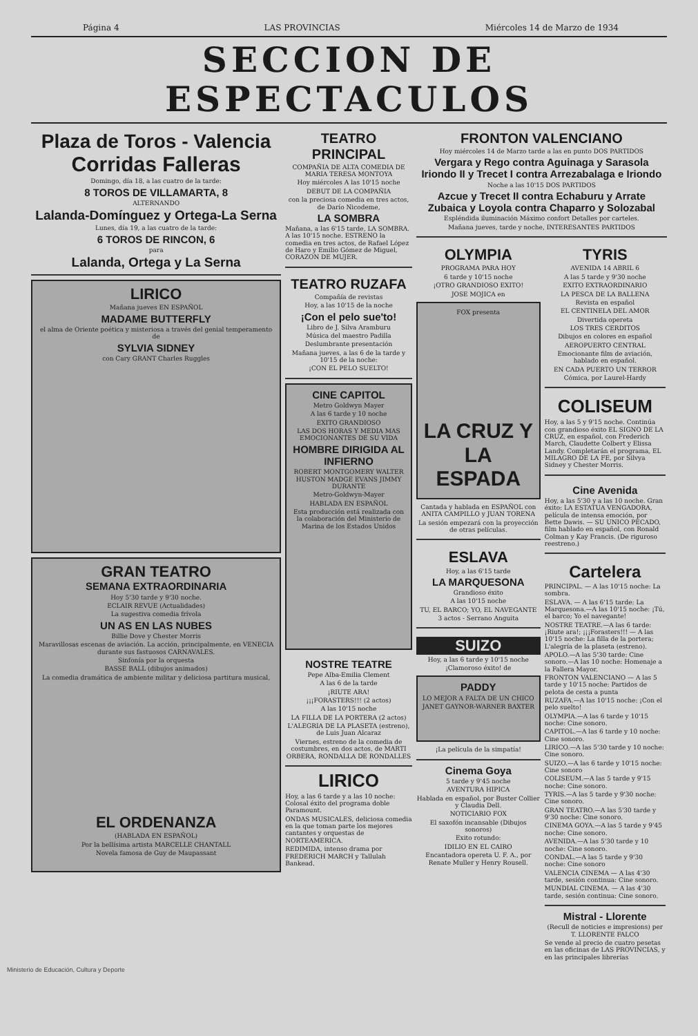Página 4 LAS PROVINCIAS Miércoles 14 de Marzo de 1934
SECCION DE ESPECTACULOS
Plaza de Toros - Valencia
Corridas Falleras
Domingo, día 18, a las cuatro de la tarde:
8 TOROS DE VILLAMARTA, 8
ALTERNANDO
Lalanda-Domínguez y Ortega-La Serna
Lunes, día 19, a las cuatro de la tarde:
6 TOROS DE RINCON, 6
para
Lalanda, Ortega y La Serna
LIRICO
Mañana jueves EN ESPAÑOL
MADAME BUTTERFLY
el alma de Oriente poética y misteriosa a través del genial temperamento de
SYLVIA SIDNEY
con Cary GRANT Charles Ruggles
GRAN TEATRO
SEMANA EXTRAORDINARIA
Hoy 5'30 tarde y 9'30 noche.
ECLAIR REVUE (Actualidades)
La sugestiva comedia frívola
UN AS EN LAS NUBES
Billie Dove y Chester Morris
Maravillosas escenas de aviación. La acción, principalmente, en VENECIA durante sus fastuosos CARNAVALES.
Sinfonía por la orquesta
BASSE BALL (dibujos animados)
La comedia dramática de ambiente militar y deliciosa partitura musical,
EL ORDENANZA
(HABLADA EN ESPAÑOL)
Por la bellísima artista MARCELLE CHANTALL
Novela famosa de Guy de Maupassant
TEATRO PRINCIPAL
COMPAÑIA DE ALTA COMEDIA DE MARIA TERESA MONTOYA
Hoy miércoles A las 10'15 noche
DEBUT DE LA COMPAÑIA
con la preciosa comedia en tres actos, de Darío Nicodeme,
LA SOMBRA
Mañana, a las 6'15 tarde, LA SOMBRA. A las 10'15 noche. ESTRENO la comedia en tres actos, de Rafael López de Haro y Emilio Gómez de Miguel, CORAZON DE MUJER.
TEATRO RUZAFA
Compañía de revistas
Hoy, a las 10'15 de la noche
¡Con el pelo sue'to!
Libro de J. Silva Aramburu
Música del maestro Padilla
Deslumbrante presentación
Mañana jueves, a las 6 de la tarde y 10'15 de la noche:
¡CON EL PELO SUELTO!
CINE CAPITOL
Metro Goldwyn Mayer
A las 6 tarde y 10 noche
EXITO GRANDIOSO
LAS DOS HORAS Y MEDIA MAS EMOCIONANTES DE SU VIDA
HOMBRE DIRIGIDA AL INFIERNO
ROBERT MONTGOMERY WALTER HUSTON MADGE EVANS JIMMY DURANTE
Metro-Goldwyn-Mayer
HABLADA EN ESPAÑOL
Esta producción está realizada con la colaboración del Ministerio de Marina de los Estados Unidos
NOSTRE TEATRE
Pepe Alba-Emilia Clement
A las 6 de la tarde
¡RIUTE ARA!
¡¡¡FORASTERS!!! (2 actos)
A las 10'15 noche
LA FILLA DE LA PORTERA (2 actos)
L'ALEGRIA DE LA PLASETA (estreno), de Luis Juan Alcaraz
Viernes, estreno de la comedia de costumbres, en dos actos, de MARTI ORBERA, RONDALLA DE RONDALLES
LIRICO
Hoy, a las 6 tarde y a las 10 noche: Colosal éxito del programa doble Paramount.
ONDAS MUSICALES, deliciosa comedia en la que toman parte los mejores cantantes y orquestas de NORTEAMERICA.
REDIMIDA, intenso drama por FREDERICH MARCH y Tallulah Bankead.
FRONTON VALENCIANO
Hoy miércoles 14 de Marzo tarde a las en punto DOS PARTIDOS
Vergara y Rego contra Aguinaga y Sarasola
Iriondo II y Trecet I contra Arrezabalaga e Iriondo
Noche a las 10'15 DOS PARTIDOS
Azcue y Trecet II contra Echaburu y Arrate
Zubaica y Loyola contra Chaparro y Solozabal
Espléndida iluminación Máximo confort Detalles por carteles.
Mañana jueves, tarde y noche, INTERESANTES PARTIDOS
OLYMPIA
PROGRAMA PARA HOY
6 tarde y 10'15 noche
¡OTRO GRANDIOSO EXITO!
JOSE MOJICA en
FOX presenta
LA CRUZ Y LA ESPADA
Cantada y hablada en ESPAÑOL con ANITA CAMPILLO y JUAN TORENA
La sesión empezará con la proyección de otras películas.
ESLAVA
Hoy, a las 6'15 tarde
LA MARQUESONA
Grandioso éxito
A las 10'15 noche
TU, EL BARCO; YO, EL NAVEGANTE
3 actos - Serrano Anguita
SUIZO
Hoy, a las 6 tarde y 10'15 noche
¡Clamoroso éxito! de
PADDY
LO MEJOR A FALTA DE UN CHICO
JANET GAYNOR-WARNER BAXTER
¡La película de la simpatía!
Cinema Goya
5 tarde y 9'45 noche
AVENTURA HIPICA
Hablada en español, por Buster Collier y Claudia Dell.
NOTICIARIO FOX
El saxofón incansable (Dibujos sonoros)
Exito rotundo:
IDILIO EN EL CAIRO
Encantadora opereta U. F. A., por Renate Muller y Henry Rousell.
TYRIS
AVENIDA 14 ABRIL 6
A las 5 tarde y 9'30 noche
EXITO EXTRAORDINARIO
LA PESCA DE LA BALLENA
Revista en español
EL CENTINELA DEL AMOR
Divertida opereta
LOS TRES CERDITOS
Dibujos en colores en español
AEROPUERTO CENTRAL
Emocionante film de aviación, hablado en español.
EN CADA PUERTO UN TERROR
Cómica, por Laurel-Hardy
COLISEUM
Hoy, a las 5 y 9'15 noche. Continúa con grandioso éxito EL SIGNO DE LA CRUZ, en español, con Frederich March, Claudette Colbert y Elissa Landy. Completarán el programa, EL MILAGRO DE LA FE, por Silvya Sidney y Chester Morris.
Cine Avenida
Hoy, a las 5'30 y a las 10 noche. Gran éxito: LA ESTATUA VENGADORA, película de intensa emoción, por Bette Dawis. — SU UNICO PECADO, film hablado en español, con Ronald Colman y Kay Francis. (De riguroso reestreno.)
Cartelera
PRINCIPAL. — A las 10'15 noche: La sombra.
ESLAVA. — A las 6'15 tarde: La Marquesona.—A las 10'15 noche: ¡Tú, el barco; Yo el navegante!
NOSTRE TEATRE.—A las 6 tarde: ¡Riute ara!; ¡¡¡Forasters!!! — A las 10'15 noche: La filla de la portera; L'alegría de la plaseta (estreno).
APOLO.—A las 5'30 tarde: Cine sonoro.—A las 10 noche: Homenaje a la Fallera Mayor.
FRONTON VALENCIANO — A las 5 tarde y 10'15 noche: Partidos de pelota de cesta a punta
RUZAFA.—A las 10'15 noche: ¡Con el pelo suelto!
OLYMPIA.—A las 6 tarde y 10'15 noche: Cine sonoro.
CAPITOL.—A las 6 tarde y 10 noche: Cine sonoro.
LIRICO.—A las 5'30 tarde y 10 noche: Cine sonoro.
SUIZO.—A las 6 tarde y 10'15 noche: Cine sonoro
COLISEUM.—A las 5 tarde y 9'15 noche: Cine sonoro.
TYRIS.—A las 5 tarde y 9'30 noche: Cine sonoro.
GRAN TEATRO.—A las 5'30 tarde y 9'30 noche: Cine sonoro.
CINEMA GOYA.—A las 5 tarde y 9'45 noche: Cine sonoro.
AVENIDA.—A las 5'30 tarde y 10 noche: Cine sonoro.
CONDAL.—A las 5 tarde y 9'30 noche: Cine sonoro
VALENCIA CINEMA — A las 4'30 tarde, sesión continua: Cine sonoro.
MUNDIAL CINEMA. — A las 4'30 tarde, sesión continua: Cine sonoro.
Mistral - Llorente
(Recull de noticies e impresions) per T. LLORENTE FALCO
Se vende al precio de cuatro pesetas en las oficinas de LAS PROVINCIAS, y en las principales librerías
Ministerio de Educación, Cultura y Deporte